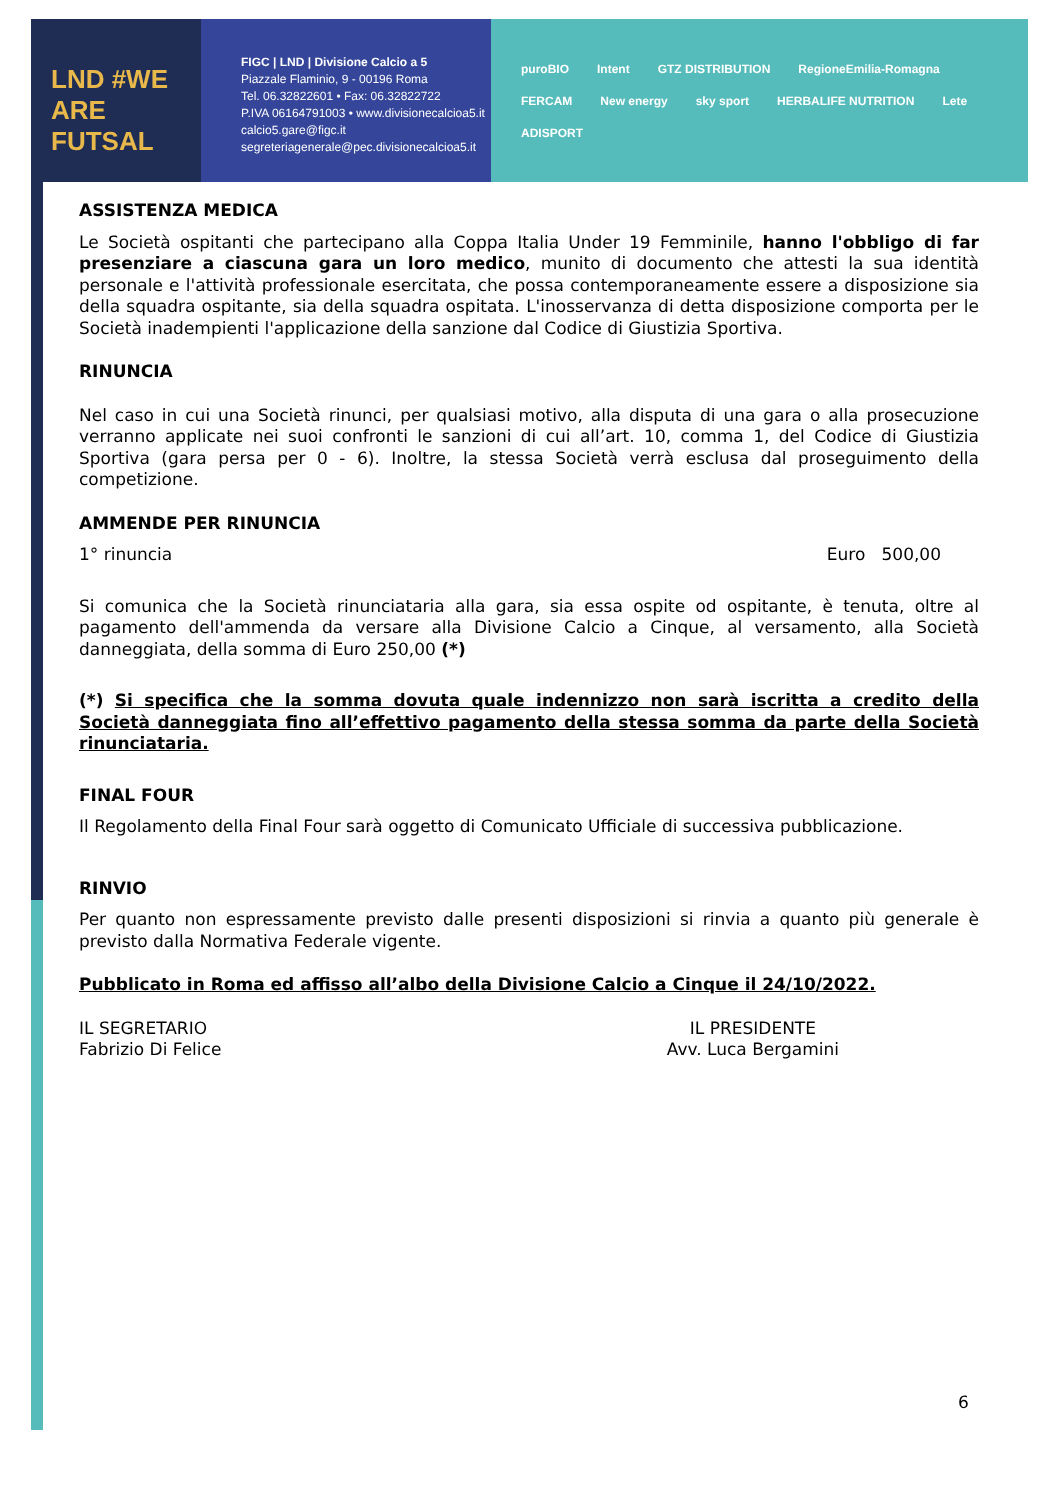LND #WE ARE FUTSAL
FIGC | LND | Divisione Calcio a 5
Piazzale Flaminio, 9 - 00196 Roma
Tel. 06.32822601 • Fax: 06.32822722
P.IVA 06164791003 • www.divisionecalcioa5.it
calcio5.gare@figc.it
segreteriagenerale@pec.divisionecalcioa5.it
puroBIO Intent GTZ DISTRIBUTION RegioneEmilia-Romagna FERCAM New energy sky sport HERBALIFE NUTRITION Lete ADISPORT
ASSISTENZA MEDICA
Le Società ospitanti che partecipano alla Coppa Italia Under 19 Femminile, hanno l'obbligo di far presenziare a ciascuna gara un loro medico, munito di documento che attesti la sua identità personale e l'attività professionale esercitata, che possa contemporaneamente essere a disposizione sia della squadra ospitante, sia della squadra ospitata. L'inosservanza di detta disposizione comporta per le Società inadempienti l'applicazione della sanzione dal Codice di Giustizia Sportiva.
RINUNCIA
Nel caso in cui una Società rinunci, per qualsiasi motivo, alla disputa di una gara o alla prosecuzione verranno applicate nei suoi confronti le sanzioni di cui all’art. 10, comma 1, del Codice di Giustizia Sportiva (gara persa per 0 - 6). Inoltre, la stessa Società verrà esclusa dal proseguimento della competizione.
AMMENDE PER RINUNCIA
1° rinuncia Euro 500,00
Si comunica che la Società rinunciataria alla gara, sia essa ospite od ospitante, è tenuta, oltre al pagamento dell'ammenda da versare alla Divisione Calcio a Cinque, al versamento, alla Società danneggiata, della somma di Euro 250,00 (*)
(*) Si specifica che la somma dovuta quale indennizzo non sarà iscritta a credito della Società danneggiata fino all’effettivo pagamento della stessa somma da parte della Società rinunciataria.
FINAL FOUR
Il Regolamento della Final Four sarà oggetto di Comunicato Ufficiale di successiva pubblicazione.
RINVIO
Per quanto non espressamente previsto dalle presenti disposizioni si rinvia a quanto più generale è previsto dalla Normativa Federale vigente.
Pubblicato in Roma ed affisso all’albo della Divisione Calcio a Cinque il 24/10/2022.
IL SEGRETARIO
Fabrizio Di Felice
IL PRESIDENTE
Avv. Luca Bergamini
6